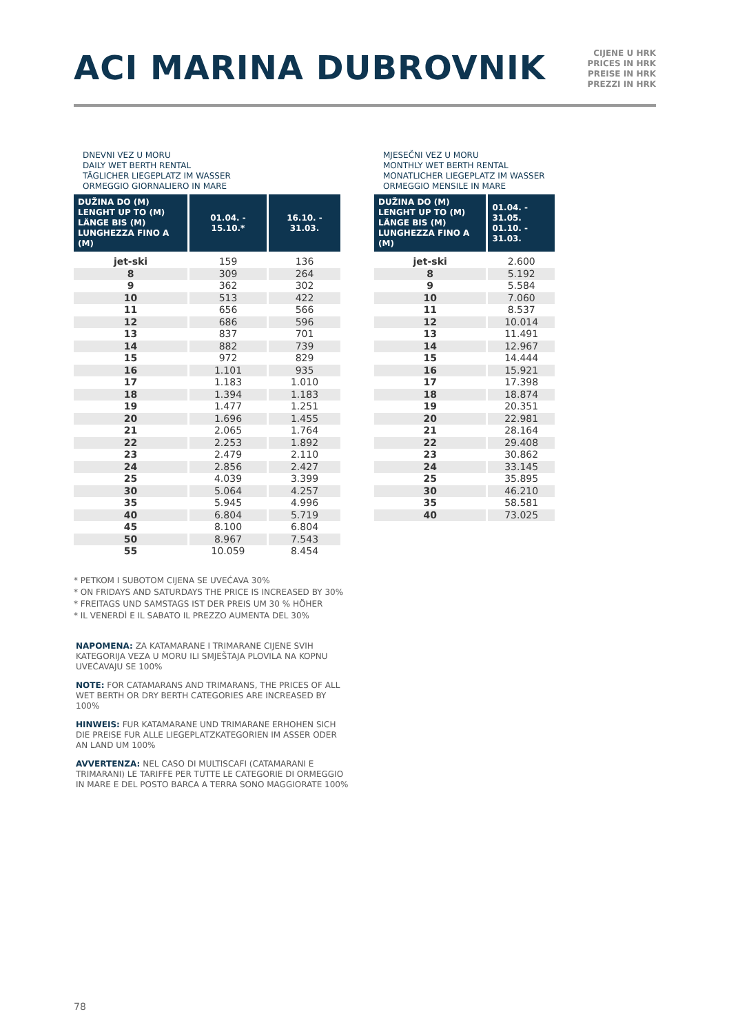ACI MARINA DUBROVNIK
CIJENE U HRK
PRICES IN HRK
PREISE IN HRK
PREZZI IN HRK
DNEVNI VEZ U MORU
DAILY WET BERTH RENTAL
TÄGLICHER LIEGEPLATZ IM WASSER
ORMEGGIO GIORNALIERO IN MARE
| DUŽINA DO (M) LENGHT UP TO (M) LÄNGE BIS (M) LUNGHEZZA FINO A (M) | 01.04. - 15.10.* | 16.10. - 31.03. |
| --- | --- | --- |
| jet-ski | 159 | 136 |
| 8 | 309 | 264 |
| 9 | 362 | 302 |
| 10 | 513 | 422 |
| 11 | 656 | 566 |
| 12 | 686 | 596 |
| 13 | 837 | 701 |
| 14 | 882 | 739 |
| 15 | 972 | 829 |
| 16 | 1.101 | 935 |
| 17 | 1.183 | 1.010 |
| 18 | 1.394 | 1.183 |
| 19 | 1.477 | 1.251 |
| 20 | 1.696 | 1.455 |
| 21 | 2.065 | 1.764 |
| 22 | 2.253 | 1.892 |
| 23 | 2.479 | 2.110 |
| 24 | 2.856 | 2.427 |
| 25 | 4.039 | 3.399 |
| 30 | 5.064 | 4.257 |
| 35 | 5.945 | 4.996 |
| 40 | 6.804 | 5.719 |
| 45 | 8.100 | 6.804 |
| 50 | 8.967 | 7.543 |
| 55 | 10.059 | 8.454 |
MJESEČNI VEZ U MORU
MONTHLY WET BERTH RENTAL
MONATLICHER LIEGEPLATZ IM WASSER
ORMEGGIO MENSILE IN MARE
| DUŽINA DO (M) LENGHT UP TO (M) LÄNGE BIS (M) LUNGHEZZA FINO A (M) | 01.04. - 31.05. 01.10. - 31.03. |
| --- | --- |
| jet-ski | 2.600 |
| 8 | 5.192 |
| 9 | 5.584 |
| 10 | 7.060 |
| 11 | 8.537 |
| 12 | 10.014 |
| 13 | 11.491 |
| 14 | 12.967 |
| 15 | 14.444 |
| 16 | 15.921 |
| 17 | 17.398 |
| 18 | 18.874 |
| 19 | 20.351 |
| 20 | 22.981 |
| 21 | 28.164 |
| 22 | 29.408 |
| 23 | 30.862 |
| 24 | 33.145 |
| 25 | 35.895 |
| 30 | 46.210 |
| 35 | 58.581 |
| 40 | 73.025 |
* PETKOM I SUBOTOM CIJENA SE UVEĆAVA 30%
* ON FRIDAYS AND SATURDAYS THE PRICE IS INCREASED BY 30%
* FREITAGS UND SAMSTAGS IST DER PREIS UM 30 % HÖHER
* IL VENERDÌ E IL SABATO IL PREZZO AUMENTA DEL 30%
NAPOMENA: ZA KATAMARANE I TRIMARANE CIJENE SVIH KATEGORIJA VEZA U MORU ILI SMJEŠTAJA PLOVILA NA KOPNU UVEĆAVAJU SE 100%
NOTE: FOR CATAMARANS AND TRIMARANS, THE PRICES OF ALL WET BERTH OR DRY BERTH CATEGORIES ARE INCREASED BY 100%
HINWEIS: FUR KATAMARANE UND TRIMARANE ERHOHEN SICH DIE PREISE FUR ALLE LIEGEPLATZKATEGORIEN IM ASSER ODER AN LAND UM 100%
AVVERTENZA: NEL CASO DI MULTISCAFI (CATAMARANI E TRIMARANI) LE TARIFFE PER TUTTE LE CATEGORIE DI ORMEGGIO IN MARE E DEL POSTO BARCA A TERRA SONO MAGGIORATE 100%
78